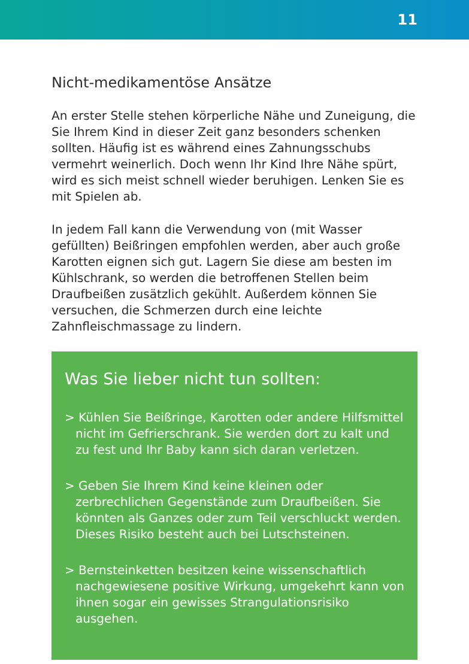11
Nicht-medikamentöse Ansätze
An erster Stelle stehen körperliche Nähe und Zuneigung, die Sie Ihrem Kind in dieser Zeit ganz besonders schenken sollten. Häufig ist es während eines Zahnungsschubs vermehrt weinerlich. Doch wenn Ihr Kind Ihre Nähe spürt, wird es sich meist schnell wieder beruhigen. Lenken Sie es mit Spielen ab.
In jedem Fall kann die Verwendung von (mit Wasser gefüllten) Beißringen empfohlen werden, aber auch große Karotten eignen sich gut. Lagern Sie diese am besten im Kühlschrank, so werden die betroffenen Stellen beim Draufbeißen zusätzlich gekühlt. Außerdem können Sie versuchen, die Schmerzen durch eine leichte Zahnfleischmassage zu lindern.
Was Sie lieber nicht tun sollten:
> Kühlen Sie Beißringe, Karotten oder andere Hilfsmittel nicht im Gefrierschrank. Sie werden dort zu kalt und zu fest und Ihr Baby kann sich daran verletzen.
> Geben Sie Ihrem Kind keine kleinen oder zerbrechlichen Gegenstände zum Draufbeißen. Sie könnten als Ganzes oder zum Teil verschluckt werden. Dieses Risiko besteht auch bei Lutschsteinen.
> Bernsteinketten besitzen keine wissenschaftlich nachgewiesene positive Wirkung, umgekehrt kann von ihnen sogar ein gewisses Strangulationsrisiko ausgehen.